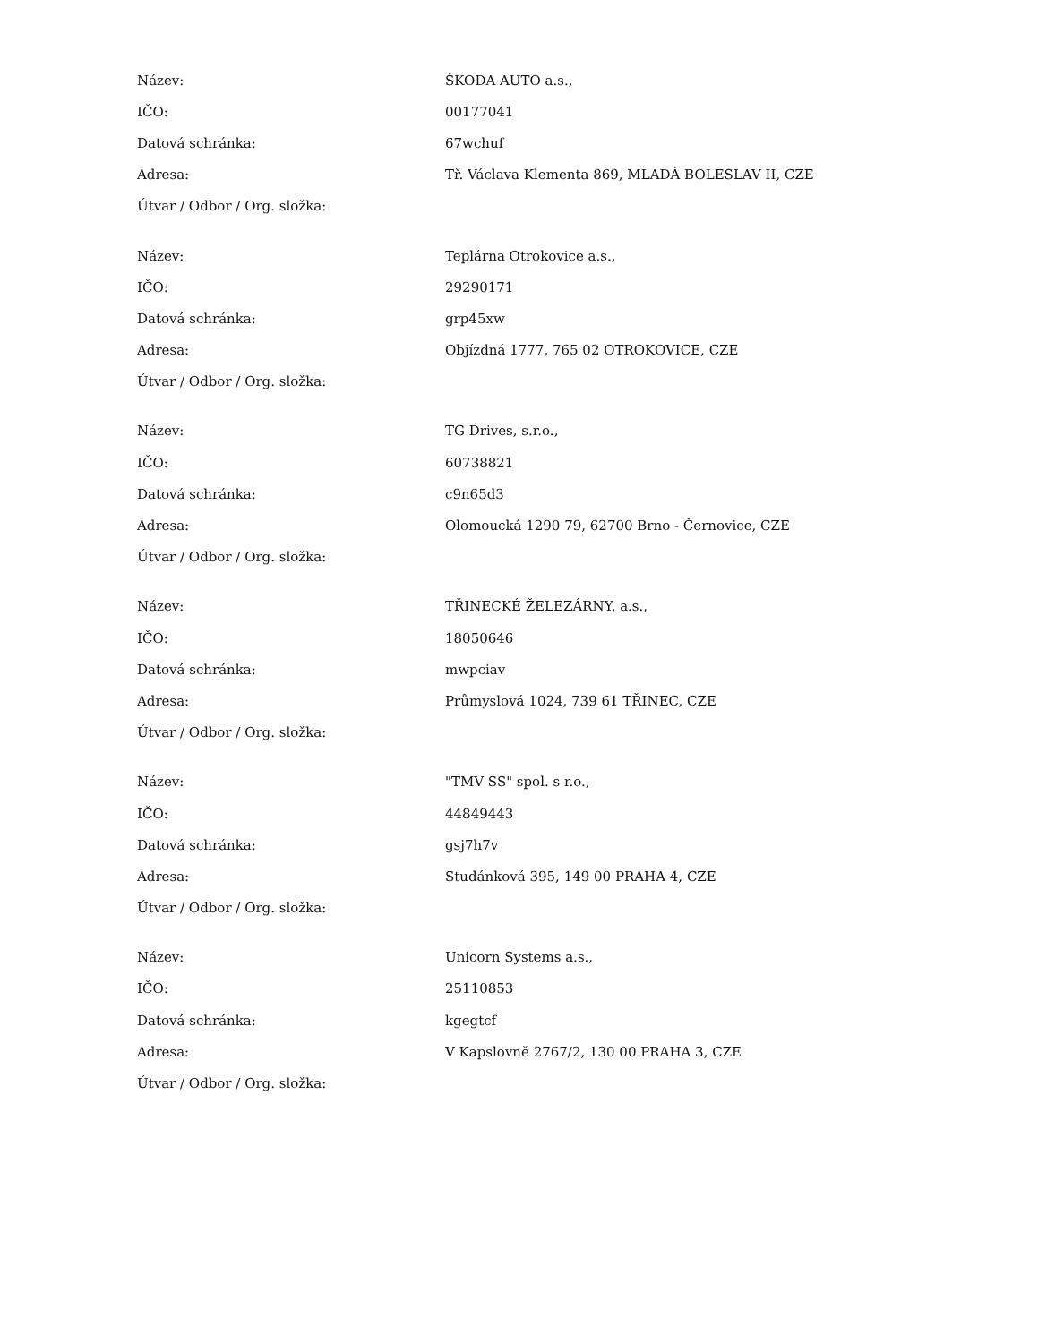| Název: | ŠKODA AUTO a.s., |
| IČO: | 00177041 |
| Datová schránka: | 67wchuf |
| Adresa: | Tř. Václava Klementa 869, MLADÁ BOLESLAV II, CZE |
| Útvar / Odbor / Org. složka: | |
| Název: | Teplárna Otrokovice a.s., |
| IČO: | 29290171 |
| Datová schránka: | grp45xw |
| Adresa: | Objízdná 1777, 765 02 OTROKOVICE, CZE |
| Útvar / Odbor / Org. složka: | |
| Název: | TG Drives, s.r.o., |
| IČO: | 60738821 |
| Datová schránka: | c9n65d3 |
| Adresa: | Olomoucká 1290 79, 62700 Brno - Černovice, CZE |
| Útvar / Odbor / Org. složka: | |
| Název: | TŘINECKÉ ŽELEZÁRNY, a.s., |
| IČO: | 18050646 |
| Datová schránka: | mwpciav |
| Adresa: | Průmyslová 1024, 739 61 TŘINEC, CZE |
| Útvar / Odbor / Org. složka: | |
| Název: | "TMV SS" spol. s r.o., |
| IČO: | 44849443 |
| Datová schránka: | gsj7h7v |
| Adresa: | Studánková 395, 149 00 PRAHA 4, CZE |
| Útvar / Odbor / Org. složka: | |
| Název: | Unicorn Systems a.s., |
| IČO: | 25110853 |
| Datová schránka: | kgegtcf |
| Adresa: | V Kapslovně 2767/2, 130 00 PRAHA 3, CZE |
| Útvar / Odbor / Org. složka: | |